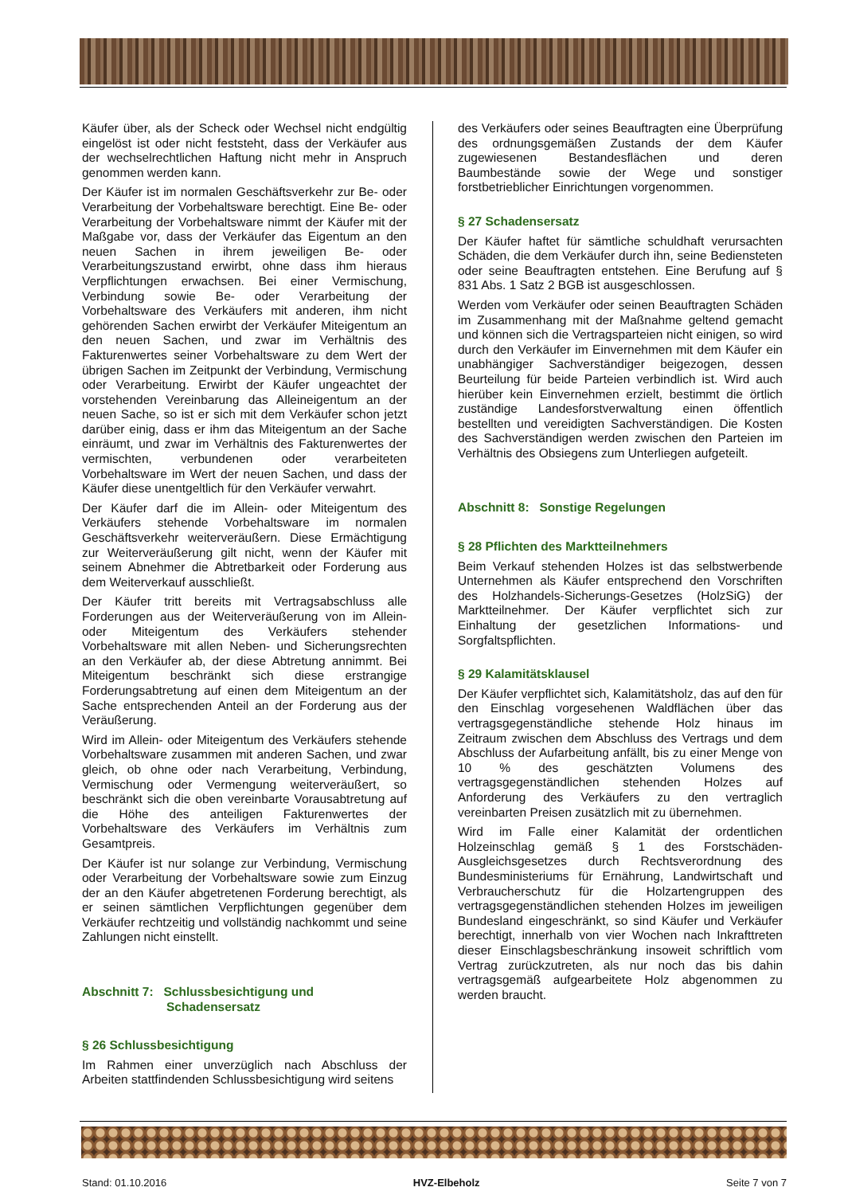Käufer über, als der Scheck oder Wechsel nicht endgültig eingelöst ist oder nicht feststeht, dass der Verkäufer aus der wechselrechtlichen Haftung nicht mehr in Anspruch genommen werden kann.
Der Käufer ist im normalen Geschäftsverkehr zur Be- oder Verarbeitung der Vorbehaltsware berechtigt. Eine Be- oder Verarbeitung der Vorbehaltsware nimmt der Käufer mit der Maßgabe vor, dass der Verkäufer das Eigentum an den neuen Sachen in ihrem jeweiligen Be- oder Verarbeitungszustand erwirbt, ohne dass ihm hieraus Verpflichtungen erwachsen. Bei einer Vermischung, Verbindung sowie Be- oder Verarbeitung der Vorbehaltsware des Verkäufers mit anderen, ihm nicht gehörenden Sachen erwirbt der Verkäufer Miteigentum an den neuen Sachen, und zwar im Verhältnis des Fakturenwertes seiner Vorbehaltsware zu dem Wert der übrigen Sachen im Zeitpunkt der Verbindung, Vermischung oder Verarbeitung. Erwirbt der Käufer ungeachtet der vorstehenden Vereinbarung das Alleineigentum an der neuen Sache, so ist er sich mit dem Verkäufer schon jetzt darüber einig, dass er ihm das Miteigentum an der Sache einräumt, und zwar im Verhältnis des Fakturenwertes der vermischten, verbundenen oder verarbeiteten Vorbehaltsware im Wert der neuen Sachen, und dass der Käufer diese unentgeltlich für den Verkäufer verwahrt.
Der Käufer darf die im Allein- oder Miteigentum des Verkäufers stehende Vorbehaltsware im normalen Geschäftsverkehr weiterveräußern. Diese Ermächtigung zur Weiterveräußerung gilt nicht, wenn der Käufer mit seinem Abnehmer die Abtretbarkeit oder Forderung aus dem Weiterverkauf ausschließt.
Der Käufer tritt bereits mit Vertragsabschluss alle Forderungen aus der Weiterveräußerung von im Allein- oder Miteigentum des Verkäufers stehender Vorbehaltsware mit allen Neben- und Sicherungsrechten an den Verkäufer ab, der diese Abtretung annimmt. Bei Miteigentum beschränkt sich diese erstrangige Forderungsabtretung auf einen dem Miteigentum an der Sache entsprechenden Anteil an der Forderung aus der Veräußerung.
Wird im Allein- oder Miteigentum des Verkäufers stehende Vorbehaltsware zusammen mit anderen Sachen, und zwar gleich, ob ohne oder nach Verarbeitung, Verbindung, Vermischung oder Vermengung weiterveräußert, so beschränkt sich die oben vereinbarte Vorausabtretung auf die Höhe des anteiligen Fakturenwertes der Vorbehaltsware des Verkäufers im Verhältnis zum Gesamtpreis.
Der Käufer ist nur solange zur Verbindung, Vermischung oder Verarbeitung der Vorbehaltsware sowie zum Einzug der an den Käufer abgetretenen Forderung berechtigt, als er seinen sämtlichen Verpflichtungen gegenüber dem Verkäufer rechtzeitig und vollständig nachkommt und seine Zahlungen nicht einstellt.
Abschnitt 7: Schlussbesichtigung und
Schadensersatz
§ 26 Schlussbesichtigung
Im Rahmen einer unverzüglich nach Abschluss der Arbeiten stattfindenden Schlussbesichtigung wird seitens
des Verkäufers oder seines Beauftragten eine Überprüfung des ordnungsgemäßen Zustands der dem Käufer zugewiesenen Bestandesflächen und deren Baumbestände sowie der Wege und sonstiger forstbetrieblicher Einrichtungen vorgenommen.
§ 27 Schadensersatz
Der Käufer haftet für sämtliche schuldhaft verursachten Schäden, die dem Verkäufer durch ihn, seine Bediensteten oder seine Beauftragten entstehen. Eine Berufung auf § 831 Abs. 1 Satz 2 BGB ist ausgeschlossen.
Werden vom Verkäufer oder seinen Beauftragten Schäden im Zusammenhang mit der Maßnahme geltend gemacht und können sich die Vertragsparteien nicht einigen, so wird durch den Verkäufer im Einvernehmen mit dem Käufer ein unabhängiger Sachverständiger beigezogen, dessen Beurteilung für beide Parteien verbindlich ist. Wird auch hierüber kein Einvernehmen erzielt, bestimmt die örtlich zuständige Landesforstverwaltung einen öffentlich bestellten und vereidigten Sachverständigen. Die Kosten des Sachverständigen werden zwischen den Parteien im Verhältnis des Obsiegens zum Unterliegen aufgeteilt.
Abschnitt 8: Sonstige Regelungen
§ 28 Pflichten des Marktteilnehmers
Beim Verkauf stehenden Holzes ist das selbstwerbende Unternehmen als Käufer entsprechend den Vorschriften des Holzhandels-Sicherungs-Gesetzes (HolzSiG) der Marktteilnehmer. Der Käufer verpflichtet sich zur Einhaltung der gesetzlichen Informations- und Sorgfaltspflichten.
§ 29 Kalamitätsklausel
Der Käufer verpflichtet sich, Kalamitätsholz, das auf den für den Einschlag vorgesehenen Waldflächen über das vertragsgegenständliche stehende Holz hinaus im Zeitraum zwischen dem Abschluss des Vertrags und dem Abschluss der Aufarbeitung anfällt, bis zu einer Menge von 10 % des geschätzten Volumens des vertragsgegenständlichen stehenden Holzes auf Anforderung des Verkäufers zu den vertraglich vereinbarten Preisen zusätzlich mit zu übernehmen.
Wird im Falle einer Kalamität der ordentlichen Holzeinschlag gemäß § 1 des Forstschäden-Ausgleichsgesetzes durch Rechtsverordnung des Bundesministeriums für Ernährung, Landwirtschaft und Verbraucherschutz für die Holzartengruppen des vertragsgegenständlichen stehenden Holzes im jeweiligen Bundesland eingeschränkt, so sind Käufer und Verkäufer berechtigt, innerhalb von vier Wochen nach Inkrafttreten dieser Einschlagsbeschränkung insoweit schriftlich vom Vertrag zurückzutreten, als nur noch das bis dahin vertragsgemäß aufgearbeitete Holz abgenommen zu werden braucht.
Stand: 01.10.2016 HVZ-Elbeholz Seite 7 von 7